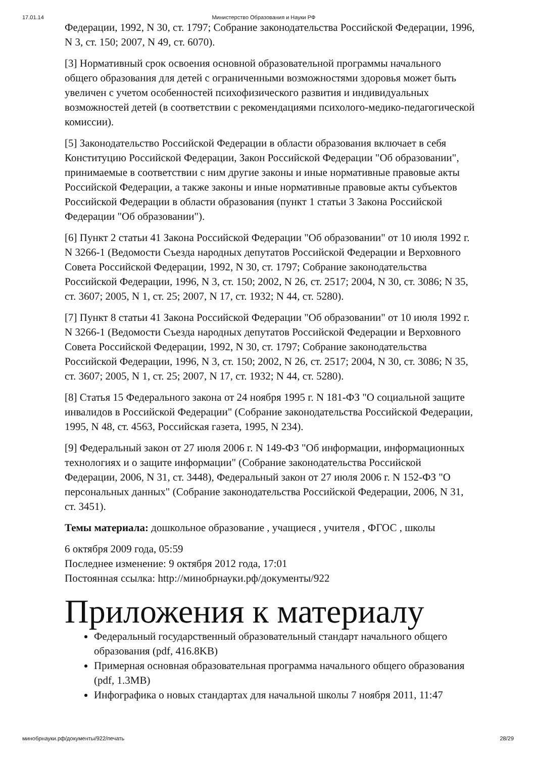17.01.14 Министерство Образования и Науки РФ
Федерации, 1992, N 30, ст. 1797; Собрание законодательства Российской Федерации, 1996, N 3, ст. 150; 2007, N 49, ст. 6070).
[3] Нормативный срок освоения основной образовательной программы начального общего образования для детей с ограниченными возможностями здоровья может быть увеличен с учетом особенностей психофизического развития и индивидуальных возможностей детей (в соответствии с рекомендациями психолого-медико-педагогической комиссии).
[5] Законодательство Российской Федерации в области образования включает в себя Конституцию Российской Федерации, Закон Российской Федерации "Об образовании", принимаемые в соответствии с ним другие законы и иные нормативные правовые акты Российской Федерации, а также законы и иные нормативные правовые акты субъектов Российской Федерации в области образования (пункт 1 статьи 3 Закона Российской Федерации "Об образовании").
[6] Пункт 2 статьи 41 Закона Российской Федерации "Об образовании" от 10 июля 1992 г. N 3266-1 (Ведомости Съезда народных депутатов Российской Федерации и Верховного Совета Российской Федерации, 1992, N 30, ст. 1797; Собрание законодательства Российской Федерации, 1996, N 3, ст. 150; 2002, N 26, ст. 2517; 2004, N 30, ст. 3086; N 35, ст. 3607; 2005, N 1, ст. 25; 2007, N 17, ст. 1932; N 44, ст. 5280).
[7] Пункт 8 статьи 41 Закона Российской Федерации "Об образовании" от 10 июля 1992 г. N 3266-1 (Ведомости Съезда народных депутатов Российской Федерации и Верховного Совета Российской Федерации, 1992, N 30, ст. 1797; Собрание законодательства Российской Федерации, 1996, N 3, ст. 150; 2002, N 26, ст. 2517; 2004, N 30, ст. 3086; N 35, ст. 3607; 2005, N 1, ст. 25; 2007, N 17, ст. 1932; N 44, ст. 5280).
[8] Статья 15 Федерального закона от 24 ноября 1995 г. N 181-ФЗ "О социальной защите инвалидов в Российской Федерации" (Собрание законодательства Российской Федерации, 1995, N 48, ст. 4563, Российская газета, 1995, N 234).
[9] Федеральный закон от 27 июля 2006 г. N 149-ФЗ "Об информации, информационных технологиях и о защите информации" (Собрание законодательства Российской Федерации, 2006, N 31, ст. 3448), Федеральный закон от 27 июля 2006 г. N 152-ФЗ "О персональных данных" (Собрание законодательства Российской Федерации, 2006, N 31, ст. 3451).
Темы материала: дошкольное образование , учащиеся , учителя , ФГОС , школы
6 октября 2009 года, 05:59
Последнее изменение: 9 октября 2012 года, 17:01
Постоянная ссылка: http://минобрнауки.рф/документы/922
Приложения к материалу
Федеральный государственный образовательный стандарт начального общего образования (pdf, 416.8KB)
Примерная основная образовательная программа начального общего образования (pdf, 1.3MB)
Инфографика о новых стандартах для начальной школы 7 ноября 2011, 11:47
минобрнауки.рф/документы/922/печать 28/29